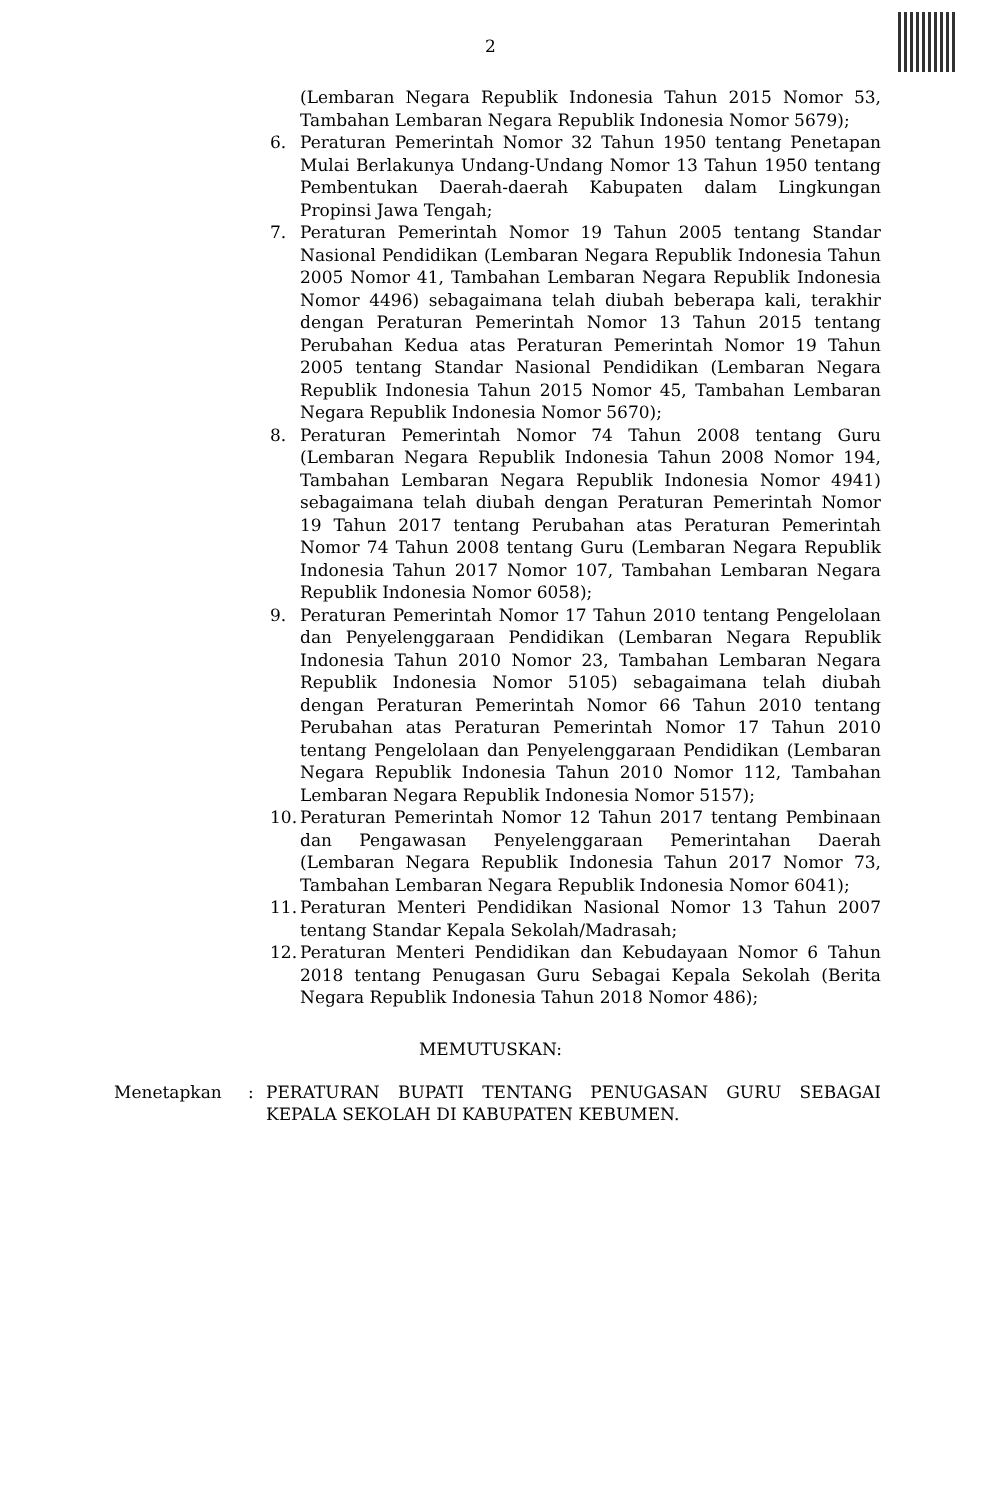2
(Lembaran Negara Republik Indonesia Tahun 2015 Nomor 53, Tambahan Lembaran Negara Republik Indonesia Nomor 5679);
6. Peraturan Pemerintah Nomor 32 Tahun 1950 tentang Penetapan Mulai Berlakunya Undang-Undang Nomor 13 Tahun 1950 tentang Pembentukan Daerah-daerah Kabupaten dalam Lingkungan Propinsi Jawa Tengah;
7. Peraturan Pemerintah Nomor 19 Tahun 2005 tentang Standar Nasional Pendidikan (Lembaran Negara Republik Indonesia Tahun 2005 Nomor 41, Tambahan Lembaran Negara Republik Indonesia Nomor 4496) sebagaimana telah diubah beberapa kali, terakhir dengan Peraturan Pemerintah Nomor 13 Tahun 2015 tentang Perubahan Kedua atas Peraturan Pemerintah Nomor 19 Tahun 2005 tentang Standar Nasional Pendidikan (Lembaran Negara Republik Indonesia Tahun 2015 Nomor 45, Tambahan Lembaran Negara Republik Indonesia Nomor 5670);
8. Peraturan Pemerintah Nomor 74 Tahun 2008 tentang Guru (Lembaran Negara Republik Indonesia Tahun 2008 Nomor 194, Tambahan Lembaran Negara Republik Indonesia Nomor 4941) sebagaimana telah diubah dengan Peraturan Pemerintah Nomor 19 Tahun 2017 tentang Perubahan atas Peraturan Pemerintah Nomor 74 Tahun 2008 tentang Guru (Lembaran Negara Republik Indonesia Tahun 2017 Nomor 107, Tambahan Lembaran Negara Republik Indonesia Nomor 6058);
9. Peraturan Pemerintah Nomor 17 Tahun 2010 tentang Pengelolaan dan Penyelenggaraan Pendidikan (Lembaran Negara Republik Indonesia Tahun 2010 Nomor 23, Tambahan Lembaran Negara Republik Indonesia Nomor 5105) sebagaimana telah diubah dengan Peraturan Pemerintah Nomor 66 Tahun 2010 tentang Perubahan atas Peraturan Pemerintah Nomor 17 Tahun 2010 tentang Pengelolaan dan Penyelenggaraan Pendidikan (Lembaran Negara Republik Indonesia Tahun 2010 Nomor 112, Tambahan Lembaran Negara Republik Indonesia Nomor 5157);
10.
Peraturan Pemerintah Nomor 12 Tahun 2017 tentang Pembinaan dan Pengawasan Penyelenggaraan Pemerintahan Daerah (Lembaran Negara Republik Indonesia Tahun 2017 Nomor 73, Tambahan Lembaran Negara Republik Indonesia Nomor 6041);
11.
Peraturan Menteri Pendidikan Nasional Nomor 13 Tahun 2007 tentang Standar Kepala Sekolah/Madrasah;
12.
Peraturan Menteri Pendidikan dan Kebudayaan Nomor 6 Tahun 2018 tentang Penugasan Guru Sebagai Kepala Sekolah (Berita Negara Republik Indonesia Tahun 2018 Nomor 486);
MEMUTUSKAN:
Menetapkan : PERATURAN BUPATI TENTANG PENUGASAN GURU SEBAGAI KEPALA SEKOLAH DI KABUPATEN KEBUMEN.